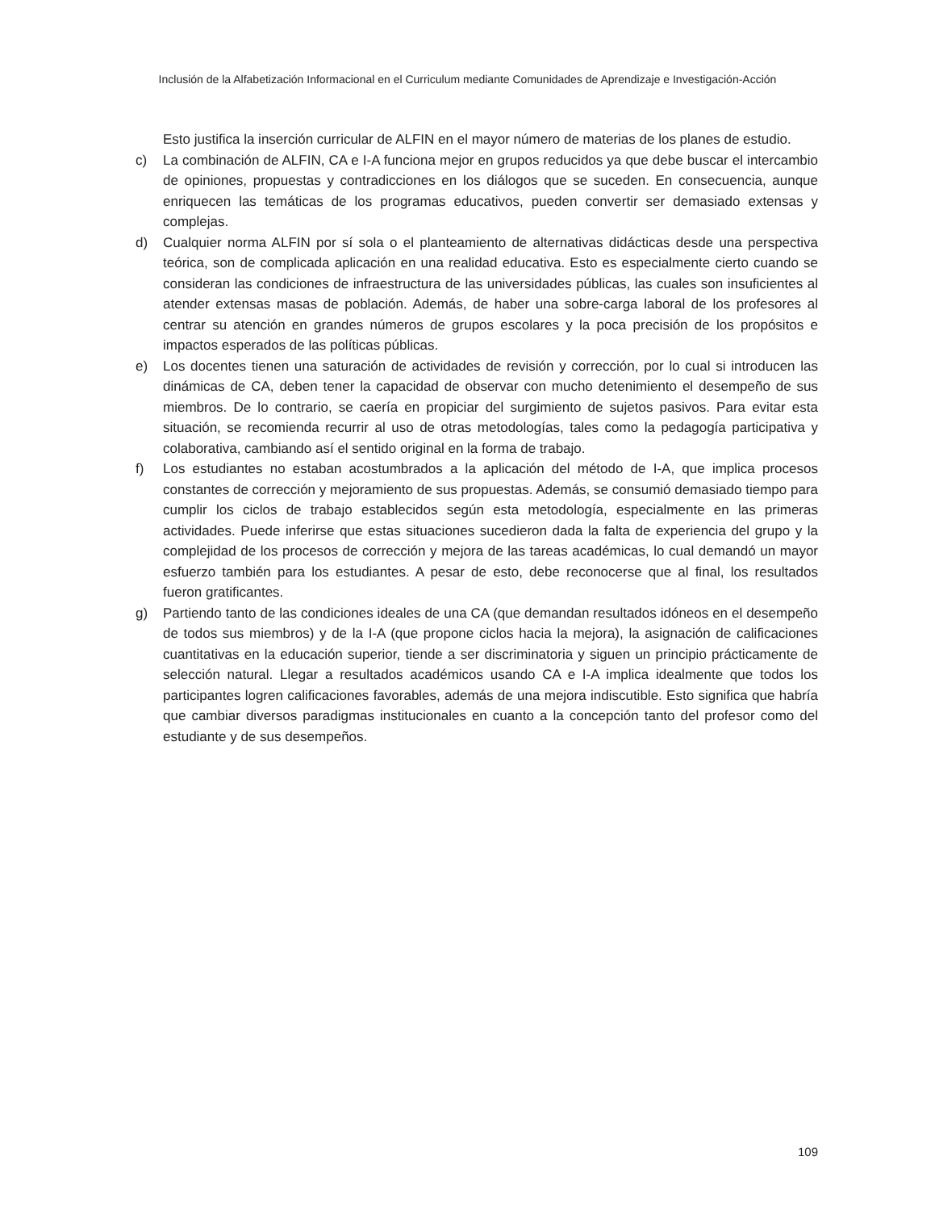Inclusión de la Alfabetización Informacional en el Curriculum mediante Comunidades de Aprendizaje e Investigación-Acción
Esto justifica la inserción curricular de ALFIN en el mayor número de materias de los planes de estudio.
c) La combinación de ALFIN, CA e I-A funciona mejor en grupos reducidos ya que debe buscar el intercambio de opiniones, propuestas y contradicciones en los diálogos que se suceden. En consecuencia, aunque enriquecen las temáticas de los programas educativos, pueden convertir ser demasiado extensas y complejas.
d) Cualquier norma ALFIN por sí sola o el planteamiento de alternativas didácticas desde una perspectiva teórica, son de complicada aplicación en una realidad educativa. Esto es especialmente cierto cuando se consideran las condiciones de infraestructura de las universidades públicas, las cuales son insuficientes al atender extensas masas de población. Además, de haber una sobre-carga laboral de los profesores al centrar su atención en grandes números de grupos escolares y la poca precisión de los propósitos e impactos esperados de las políticas públicas.
e) Los docentes tienen una saturación de actividades de revisión y corrección, por lo cual si introducen las dinámicas de CA, deben tener la capacidad de observar con mucho detenimiento el desempeño de sus miembros. De lo contrario, se caería en propiciar del surgimiento de sujetos pasivos. Para evitar esta situación, se recomienda recurrir al uso de otras metodologías, tales como la pedagogía participativa y colaborativa, cambiando así el sentido original en la forma de trabajo.
f) Los estudiantes no estaban acostumbrados a la aplicación del método de I-A, que implica procesos constantes de corrección y mejoramiento de sus propuestas. Además, se consumió demasiado tiempo para cumplir los ciclos de trabajo establecidos según esta metodología, especialmente en las primeras actividades. Puede inferirse que estas situaciones sucedieron dada la falta de experiencia del grupo y la complejidad de los procesos de corrección y mejora de las tareas académicas, lo cual demandó un mayor esfuerzo también para los estudiantes. A pesar de esto, debe reconocerse que al final, los resultados fueron gratificantes.
g) Partiendo tanto de las condiciones ideales de una CA (que demandan resultados idóneos en el desempeño de todos sus miembros) y de la I-A (que propone ciclos hacia la mejora), la asignación de calificaciones cuantitativas en la educación superior, tiende a ser discriminatoria y siguen un principio prácticamente de selección natural. Llegar a resultados académicos usando CA e I-A implica idealmente que todos los participantes logren calificaciones favorables, además de una mejora indiscutible. Esto significa que habría que cambiar diversos paradigmas institucionales en cuanto a la concepción tanto del profesor como del estudiante y de sus desempeños.
109